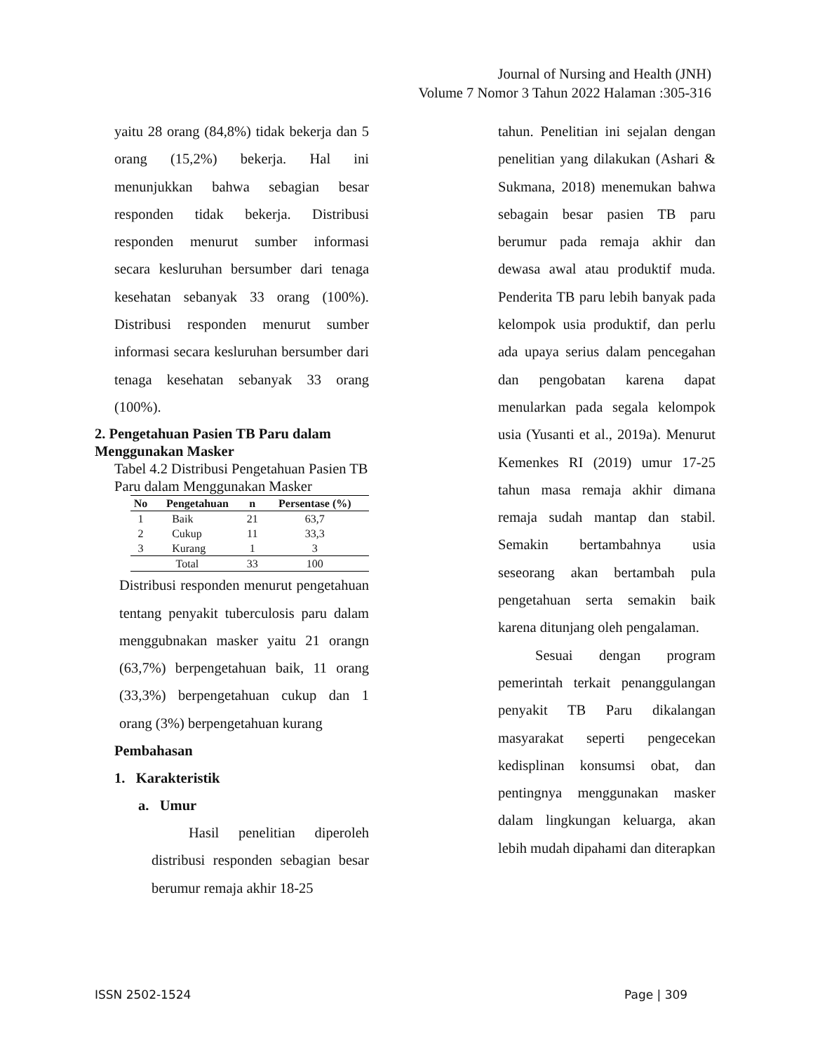Journal of Nursing and Health (JNH)
Volume 7 Nomor 3 Tahun 2022 Halaman :305-316
yaitu 28 orang (84,8%) tidak bekerja dan 5 orang (15,2%) bekerja. Hal ini menunjukkan bahwa sebagian besar responden tidak bekerja. Distribusi responden menurut sumber informasi secara kesluruhan bersumber dari tenaga kesehatan sebanyak 33 orang (100%). Distribusi responden menurut sumber informasi secara kesluruhan bersumber dari tenaga kesehatan sebanyak 33 orang (100%).
2. Pengetahuan Pasien TB Paru dalam Menggunakan Masker
Tabel 4.2 Distribusi Pengetahuan Pasien TB Paru dalam Menggunakan Masker
| No | Pengetahuan | n | Persentase (%) |
| --- | --- | --- | --- |
| 1 | Baik | 21 | 63,7 |
| 2 | Cukup | 11 | 33,3 |
| 3 | Kurang | 1 | 3 |
| Total | | 33 | 100 |
Distribusi responden menurut pengetahuan tentang penyakit tuberculosis paru dalam menggubnakan masker yaitu 21 orangn (63,7%) berpengetahuan baik, 11 orang (33,3%) berpengetahuan cukup dan 1 orang (3%) berpengetahuan kurang
Pembahasan
1. Karakteristik
a. Umur
Hasil penelitian diperoleh distribusi responden sebagian besar berumur remaja akhir 18-25
tahun. Penelitian ini sejalan dengan penelitian yang dilakukan (Ashari & Sukmana, 2018) menemukan bahwa sebagain besar pasien TB paru berumur pada remaja akhir dan dewasa awal atau produktif muda. Penderita TB paru lebih banyak pada kelompok usia produktif, dan perlu ada upaya serius dalam pencegahan dan pengobatan karena dapat menularkan pada segala kelompok usia (Yusanti et al., 2019a). Menurut Kemenkes RI (2019) umur 17-25 tahun masa remaja akhir dimana remaja sudah mantap dan stabil. Semakin bertambahnya usia seseorang akan bertambah pula pengetahuan serta semakin baik karena ditunjang oleh pengalaman.
Sesuai dengan program pemerintah terkait penanggulangan penyakit TB Paru dikalangan masyarakat seperti pengecekan kedisplinan konsumsi obat, dan pentingnya menggunakan masker dalam lingkungan keluarga, akan lebih mudah dipahami dan diterapkan
ISSN 2502-1524 Page | 309